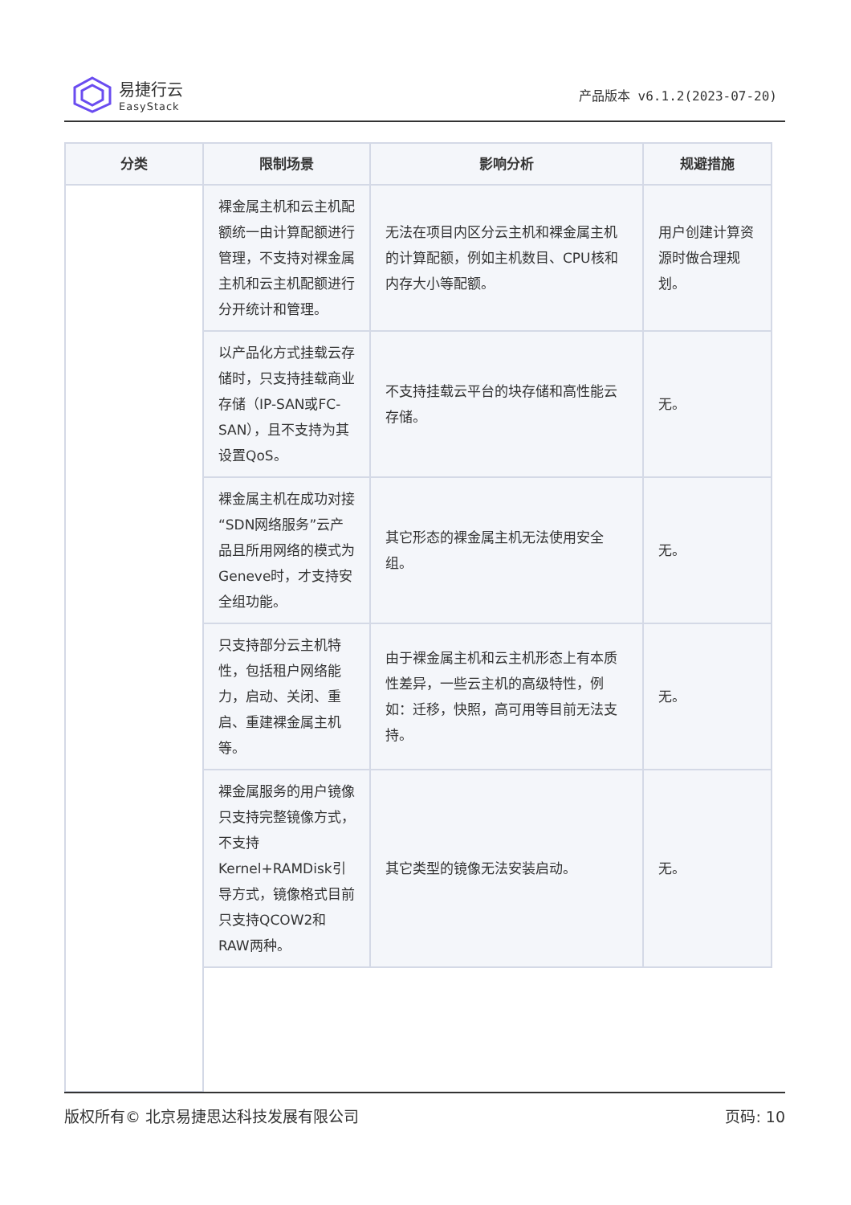易捷行云
EasyStack
产品版本 v6.1.2(2023-07-20)
| 分类 | 限制场景 | 影响分析 | 规避措施 |
| --- | --- | --- | --- |
| | 裸金属主机和云主机配额统一由计算配额进行管理，不支持对裸金属主机和云主机配额进行分开统计和管理。 | 无法在项目内区分云主机和裸金属主机的计算配额，例如主机数目、CPU核和内存大小等配额。 | 用户创建计算资源时做合理规划。 |
| | 以产品化方式挂载云存储时，只支持挂载商业存储（IP-SAN或FC-SAN），且不支持为其设置QoS。 | 不支持挂载云平台的块存储和高性能云存储。 | 无。 |
| | 裸金属主机在成功对接“SDN网络服务”云产品且所用网络的模式为Geneve时，才支持安全组功能。 | 其它形态的裸金属主机无法使用安全组。 | 无。 |
| | 只支持部分云主机特性，包括租户网络能力，启动、关闭、重启、重建裸金属主机等。 | 由于裸金属主机和云主机形态上有本质性差异，一些云主机的高级特性，例如：迁移，快照，高可用等目前无法支持。 | 无。 |
| | 裸金属服务的用户镜像只支持完整镜像方式，不支持Kernel+RAMDisk引导方式，镜像格式目前只支持QCOW2和RAW两种。 | 其它类型的镜像无法安装启动。 | 无。 |
版权所有© 北京易捷思达科技发展有限公司 页码: 10